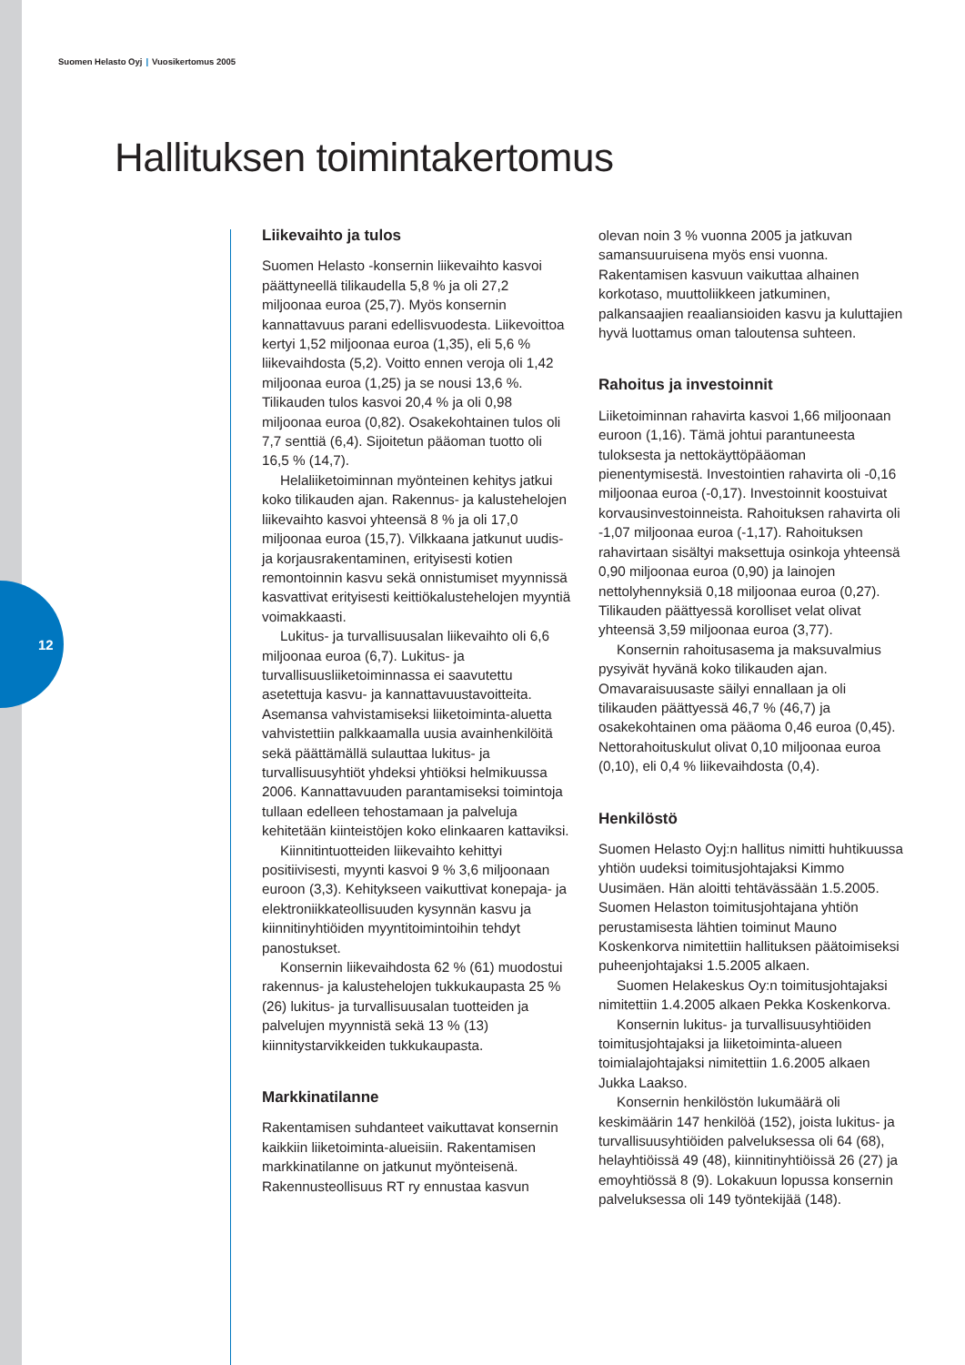12
Suomen Helasto Oyj | Vuosikertomus 2005
Hallituksen toimintakertomus
Liikevaihto ja tulos
Suomen Helasto -konsernin liikevaihto kasvoi päättyneellä tilikaudella 5,8 % ja oli 27,2 miljoonaa euroa (25,7). Myös konsernin kannattavuus parani edellisvuodesta. Liikevoittoa kertyi 1,52 miljoonaa euroa (1,35), eli 5,6 % liikevaihdosta (5,2). Voitto ennen veroja oli 1,42 miljoonaa euroa (1,25) ja se nousi 13,6 %. Tilikauden tulos kasvoi 20,4 % ja oli 0,98 miljoonaa euroa (0,82). Osakekohtainen tulos oli 7,7 senttiä (6,4). Sijoitetun pääoman tuotto oli 16,5 % (14,7).
Helaliiketoiminnan myönteinen kehitys jatkui koko tilikauden ajan. Rakennus- ja kalustehelojen liikevaihto kasvoi yhteensä 8 % ja oli 17,0 miljoonaa euroa (15,7). Vilkkaana jatkunut uudis- ja korjausrakentaminen, erityisesti kotien remontoinnin kasvu sekä onnistumiset myynnissä kasvattivat erityisesti keittiökalustehelojen myyntiä voimakkaasti.
Lukitus- ja turvallisuusalan liikevaihto oli 6,6 miljoonaa euroa (6,7). Lukitus- ja turvallisuusliiketoiminnassa ei saavutettu asetettuja kasvu- ja kannattavuustavoitteita. Asemansa vahvistamiseksi liiketoiminta-aluetta vahvistettiin palkkaamalla uusia avainhenkilöitä sekä päättämällä sulauttaa lukitus- ja turvallisuusyhtiöt yhdeksi yhtiöksi helmikuussa 2006. Kannattavuuden parantamiseksi toimintoja tullaan edelleen tehostamaan ja palveluja kehitetään kiinteistöjen koko elinkaaren kattaviksi.
Kiinnitintuotteiden liikevaihto kehittyi positiivisesti, myynti kasvoi 9 % 3,6 miljoonaan euroon (3,3). Kehitykseen vaikuttivat konepaja- ja elektroniikkateollisuuden kysynnän kasvu ja kiinnitinyhtiöiden myyntitoimintoihin tehdyt panostukset.
Konsernin liikevaihdosta 62 % (61) muodostui rakennus- ja kalustehelojen tukkukaupasta 25 % (26) lukitus- ja turvallisuusalan tuotteiden ja palvelujen myynnistä sekä 13 % (13) kiinnitystarvikkeiden tukkukaupasta.
Markkinatilanne
Rakentamisen suhdanteet vaikuttavat konsernin kaikkiin liiketoiminta-alueisiin. Rakentamisen markkinatilanne on jatkunut myönteisenä. Rakennusteollisuus RT ry ennustaa kasvun olevan noin 3 % vuonna 2005 ja jatkuvan samansuuruisena myös ensi vuonna. Rakentamisen kasvuun vaikuttaa alhainen korkotaso, muuttoliikkeen jatkuminen, palkansaajien reaaliansioiden kasvu ja kuluttajien hyvä luottamus oman taloutensa suhteen.
Rahoitus ja investoinnit
Liiketoiminnan rahavirta kasvoi 1,66 miljoonaan euroon (1,16). Tämä johtui parantuneesta tuloksesta ja nettokäyttöpääoman pienentymisestä. Investointien rahavirta oli -0,16 miljoonaa euroa (-0,17). Investoinnit koostuivat korvausinvestoinneista. Rahoituksen rahavirta oli -1,07 miljoonaa euroa (-1,17). Rahoituksen rahavirtaan sisältyi maksettuja osinkoja yhteensä 0,90 miljoonaa euroa (0,90) ja lainojen nettolyhennyksiä 0,18 miljoonaa euroa (0,27). Tilikauden päättyessä korolliset velat olivat yhteensä 3,59 miljoonaa euroa (3,77).
Konsernin rahoitusasema ja maksuvalmius pysyivät hyvänä koko tilikauden ajan. Omavaraisuusaste säilyi ennallaan ja oli tilikauden päättyessä 46,7 % (46,7) ja osakekohtainen oma pääoma 0,46 euroa (0,45). Nettorahoituskulut olivat 0,10 miljoonaa euroa (0,10), eli 0,4 % liikevaihdosta (0,4).
Henkilöstö
Suomen Helasto Oyj:n hallitus nimitti huhtikuussa yhtiön uudeksi toimitusjohtajaksi Kimmo Uusimäen. Hän aloitti tehtävässään 1.5.2005. Suomen Helaston toimitusjohtajana yhtiön perustamisesta lähtien toiminut Mauno Koskenkorva nimitettiin hallituksen päätoimiseksi puheenjohtajaksi 1.5.2005 alkaen.
Suomen Helakeskus Oy:n toimitusjohtajaksi nimitettiin 1.4.2005 alkaen Pekka Koskenkorva.
Konsernin lukitus- ja turvallisuusyhtiöiden toimitusjohtajaksi ja liiketoiminta-alueen toimialajohtajaksi nimitettiin 1.6.2005 alkaen Jukka Laakso.
Konsernin henkilöstön lukumäärä oli keskimäärin 147 henkilöä (152), joista lukitus- ja turvallisuusyhtiöiden palveluksessa oli 64 (68), helayhtiöissä 49 (48), kiinnitinyhtiöissä 26 (27) ja emoyhtiössä 8 (9). Lokakuun lopussa konsernin palveluksessa oli 149 työntekijää (148).